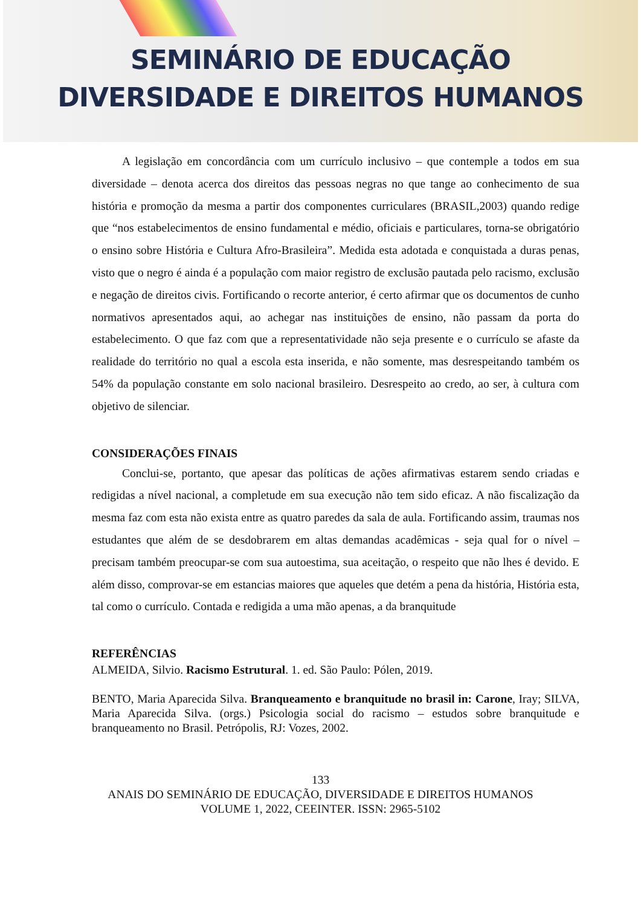SEMINÁRIO DE EDUCAÇÃO
DIVERSIDADE E DIREITOS HUMANOS
A legislação em concordância com um currículo inclusivo – que contemple a todos em sua diversidade – denota acerca dos direitos das pessoas negras no que tange ao conhecimento de sua história e promoção da mesma a partir dos componentes curriculares (BRASIL,2003) quando redige que “nos estabelecimentos de ensino fundamental e médio, oficiais e particulares, torna-se obrigatório o ensino sobre História e Cultura Afro-Brasileira”. Medida esta adotada e conquistada a duras penas, visto que o negro é ainda é a população com maior registro de exclusão pautada pelo racismo, exclusão e negação de direitos civis. Fortificando o recorte anterior, é certo afirmar que os documentos de cunho normativos apresentados aqui, ao achegar nas instituições de ensino, não passam da porta do estabelecimento. O que faz com que a representatividade não seja presente e o currículo se afaste da realidade do território no qual a escola esta inserida, e não somente, mas desrespeitando também os 54% da população constante em solo nacional brasileiro. Desrespeito ao credo, ao ser, à cultura com objetivo de silenciar.
CONSIDERAÇÕES FINAIS
Conclui-se, portanto, que apesar das políticas de ações afirmativas estarem sendo criadas e redigidas a nível nacional, a completude em sua execução não tem sido eficaz. A não fiscalização da mesma faz com esta não exista entre as quatro paredes da sala de aula. Fortificando assim, traumas nos estudantes que além de se desdobrarem em altas demandas acadêmicas - seja qual for o nível – precisam também preocupar-se com sua autoestima, sua aceitação, o respeito que não lhes é devido. E além disso, comprovar-se em estancias maiores que aqueles que detém a pena da história, História esta, tal como o currículo. Contada e redigida a uma mão apenas, a da branquitude
REFERÊNCIAS
ALMEIDA, Silvio. Racismo Estrutural. 1. ed. São Paulo: Pólen, 2019.
BENTO, Maria Aparecida Silva. Branqueamento e branquitude no brasil in: Carone, Iray; SILVA, Maria Aparecida Silva. (orgs.) Psicologia social do racismo – estudos sobre branquitude e branqueamento no Brasil. Petrópolis, RJ: Vozes, 2002.
133
ANAIS DO SEMINÁRIO DE EDUCAÇÃO, DIVERSIDADE E DIREITOS HUMANOS
VOLUME 1, 2022, CEEINTER. ISSN: 2965-5102